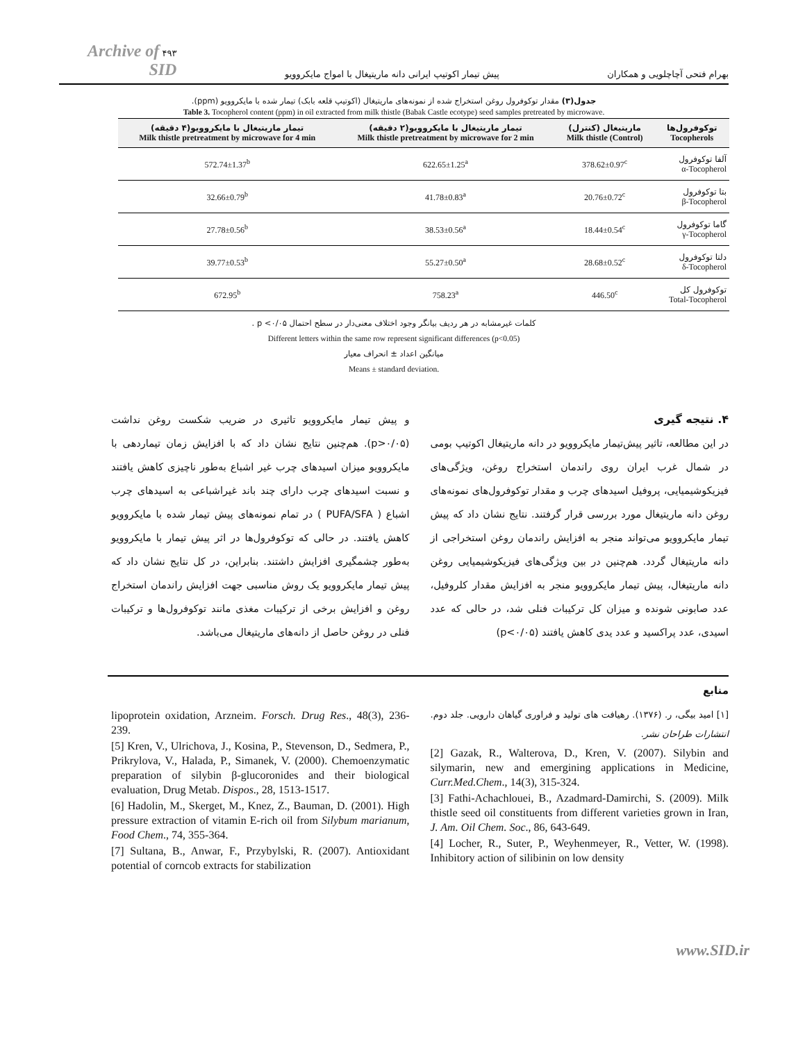بهرام فتحی آچاچلویی و همکاران پیش تیمار اکوتیپ ایرانی دانه ماریتیغال با امواج مایکروویو ۴۹۳ Archive of SID
جدول(۳) مقدار توکوفرول روغن استخراج شده از نمونه‌های ماریتیغال (اکوتیپ قلعه بابک) تیمار شده با مایکروویو (ppm).
Table 3. Tocopherol content (ppm) in oil extracted from milk thistle (Babak Castle ecotype) seed samples pretreated by microwave.
| توکوفرول‌ها Tocopherols | ماریتیغال (کنترل) (Control) Milk thistle | تیمار ماریتیغال با مایکروویو(۲ دقیقه) Milk thistle pretreatment by microwave for 2 min | تیمار ماریتیغال با مایکروویو(۴ دقیقه) Milk thistle pretreatment by microwave for 4 min |
| --- | --- | --- | --- |
| آلفا توکوفرول α-Tocopherol | 378.62±0.97<sup>c</sup> | 622.65±1.25<sup>a</sup> | 572.74±1.37<sup>b</sup> |
| بتا توکوفرول β-Tocopherol | 20.76±0.72<sup>c</sup> | 41.78±0.83<sup>a</sup> | 32.66±0.79<sup>b</sup> |
| گاما توکوفرول γ-Tocopherol | 18.44±0.54<sup>c</sup> | 38.53±0.56<sup>a</sup> | 27.78±0.56<sup>b</sup> |
| دلتا توکوفرول δ-Tocopherol | 28.68±0.52<sup>c</sup> | 55.27±0.50<sup>a</sup> | 39.77±0.53<sup>b</sup> |
| توکوفرول کل Total-Tocopherol | 446.50<sup>c</sup> | 758.23<sup>a</sup> | 672.95<sup>b</sup> |
کلمات غیرمشابه در هر ردیف بیانگر وجود اختلاف معنی‌دار در سطح احتمال p <۰/۰۵ .
Different letters within the same row represent significant differences (p<0.05)
میانگین اعداد ± انحراف معیار
Means ± standard deviation.
۴. نتیجه گیری
در این مطالعه، تاثیر پیش‌تیمار مایکروویو در دانه ماریتیغال اکوتیپ بومی در شمال غرب ایران روی راندمان استخراج روغن، ویژگی‌های فیزیکوشیمیایی، پروفیل اسیدهای چرب و مقدار توکوفرول‌های نمونه‌های روغن دانه ماریتیغال مورد بررسی قرار گرفتند. نتایج نشان داد که پیش تیمار مایکروویو می‌تواند منجر به افزایش راندمان روغن استخراجی از دانه ماریتیغال گردد. هم‌چنین در بین ویژگی‌های فیزیکوشیمیایی روغن دانه ماریتیغال، پیش تیمار مایکروویو منجر به افزایش مقدار کلروفیل، عدد صابونی شونده و میزان کل ترکیبات فنلی شد، در حالی که عدد اسیدی، عدد پراکسید و عدد یدی کاهش یافتند (p<۰/۰۵)
و پیش تیمار مایکروویو تاثیری در ضریب شکست روغن نداشت (p>۰/۰۵). هم‌چنین نتایج نشان داد که با افزایش زمان تیماردهی با مایکروویو میزان اسیدهای چرب غیر اشباع به‌طور ناچیزی کاهش یافتند و نسبت اسیدهای چرب دارای چند باند غیراشباعی به اسیدهای چرب اشباع ( PUFA/SFA ) در تمام نمونه‌های پیش تیمار شده با مایکروویو کاهش یافتند. در حالی که توکوفرول‌ها در اثر پیش تیمار با مایکروویو به‌طور چشمگیری افزایش داشتند. بنابراین، در کل نتایج نشان داد که پیش تیمار مایکروویو یک روش مناسبی جهت افزایش راندمان استخراج روغن و افزایش برخی از ترکیبات مغذی مانند توکوفرول‌ها و ترکیبات فنلی در روغن حاصل از دانه‌های ماریتیغال می‌باشد.
منابع
[۱] امید بیگی، ر. (۱۳۷۶). رهیافت های تولید و فراوری گیاهان دارویی. جلد دوم. انتشارات طراحان نشر.
[2] Gazak, R., Walterova, D., Kren, V. (2007). Silybin and silymarin, new and emergining applications in Medicine, Curr.Med.Chem., 14(3), 315-324.
[3] Fathi-Achachlouei, B., Azadmard-Damirchi, S. (2009). Milk thistle seed oil constituents from different varieties grown in Iran, J. Am. Oil Chem. Soc., 86, 643-649.
[4] Locher, R., Suter, P., Weyhenmeyer, R., Vetter, W. (1998). Inhibitory action of silibinin on low density
lipoprotein oxidation, Arzneim. Forsch. Drug Res., 48(3), 236-239.
[5] Kren, V., Ulrichova, J., Kosina, P., Stevenson, D., Sedmera, P., Prikrylova, V., Halada, P., Simanek, V. (2000). Chemoenzymatic preparation of silybin β-glucoronides and their biological evaluation, Drug Metab. Dispos., 28, 1513-1517.
[6] Hadolin, M., Skerget, M., Knez, Z., Bauman, D. (2001). High pressure extraction of vitamin E-rich oil from Silybum marianum, Food Chem., 74, 355-364.
[7] Sultana, B., Anwar, F., Przybylski, R. (2007). Antioxidant potential of corncob extracts for stabilization
www.SID.ir